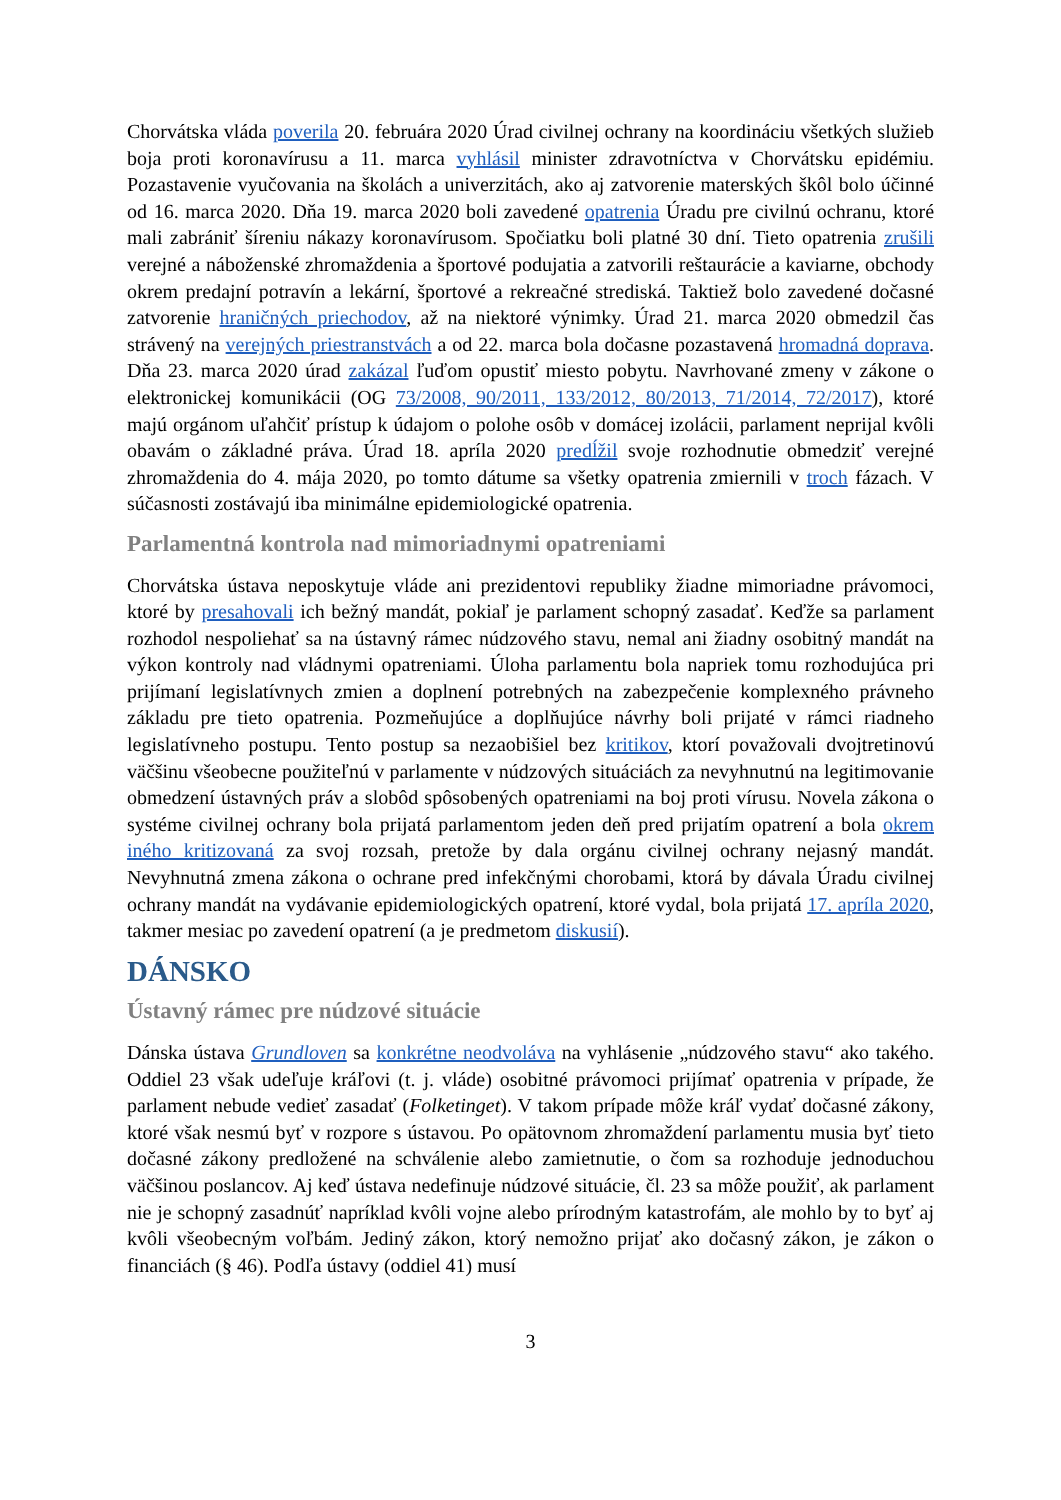Chorvátska vláda poverila 20. februára 2020 Úrad civilnej ochrany na koordináciu všetkých služieb boja proti koronavírusu a 11. marca vyhlásil minister zdravotníctva v Chorvátsku epidémiu. Pozastavenie vyučovania na školách a univerzitách, ako aj zatvorenie materských škôl bolo účinné od 16. marca 2020. Dňa 19. marca 2020 boli zavedené opatrenia Úradu pre civilnú ochranu, ktoré mali zabrániť šíreniu nákazy koronavírusom. Spočiatku boli platné 30 dní. Tieto opatrenia zrušili verejné a náboženské zhromaždenia a športové podujatia a zatvorili reštaurácie a kaviarne, obchody okrem predajní potravín a lekární, športové a rekreačné strediská. Taktiež bolo zavedené dočasné zatvorenie hraničných priechodov, až na niektoré výnimky. Úrad 21. marca 2020 obmedzil čas strávený na verejných priestranstvách a od 22. marca bola dočasne pozastavená hromadná doprava. Dňa 23. marca 2020 úrad zakázal ľuďom opustiť miesto pobytu. Navrhované zmeny v zákone o elektronickej komunikácii (OG 73/2008, 90/2011, 133/2012, 80/2013, 71/2014, 72/2017), ktoré majú orgánom uľahčiť prístup k údajom o polohe osôb v domácej izolácii, parlament neprijal kvôli obavám o základné práva. Úrad 18. apríla 2020 predĺžil svoje rozhodnutie obmedziť verejné zhromaždenia do 4. mája 2020, po tomto dátume sa všetky opatrenia zmiernili v troch fázach. V súčasnosti zostávajú iba minimálne epidemiologické opatrenia.
Parlamentná kontrola nad mimoriadnymi opatreniami
Chorvátska ústava neposkytuje vláde ani prezidentovi republiky žiadne mimoriadne právomoci, ktoré by presahovali ich bežný mandát, pokiaľ je parlament schopný zasadať. Keďže sa parlament rozhodol nespoliehať sa na ústavný rámec núdzového stavu, nemal ani žiadny osobitný mandát na výkon kontroly nad vládnymi opatreniami. Úloha parlamentu bola napriek tomu rozhodujúca pri prijímaní legislatívnych zmien a doplnení potrebných na zabezpečenie komplexného právneho základu pre tieto opatrenia. Pozmeňujúce a doplňujúce návrhy boli prijaté v rámci riadneho legislatívneho postupu. Tento postup sa nezaobišiel bez kritikov, ktorí považovali dvojtretinovú väčšinu všeobecne použiteľnú v parlamente v núdzových situáciách za nevyhnutnú na legitimovanie obmedzení ústavných práv a slobôd spôsobených opatreniami na boj proti vírusu. Novela zákona o systéme civilnej ochrany bola prijatá parlamentom jeden deň pred prijatím opatrení a bola okrem iného kritizovaná za svoj rozsah, pretože by dala orgánu civilnej ochrany nejasný mandát. Nevyhnutná zmena zákona o ochrane pred infekčnými chorobami, ktorá by dávala Úradu civilnej ochrany mandát na vydávanie epidemiologických opatrení, ktoré vydal, bola prijatá 17. apríla 2020, takmer mesiac po zavedení opatrení (a je predmetom diskusií).
DÁNSKO
Ústavný rámec pre núdzové situácie
Dánska ústava Grundloven sa konkrétne neodvoláva na vyhlásenie „núdzového stavu“ ako takého. Oddiel 23 však udeľuje kráľovi (t. j. vláde) osobitné právomoci prijímať opatrenia v prípade, že parlament nebude vedieť zasadať (Folketinget). V takom prípade môže kráľ vydať dočasné zákony, ktoré však nesmú byť v rozpore s ústavou. Po opätovnom zhromaždení parlamentu musia byť tieto dočasné zákony predložené na schválenie alebo zamietnutie, o čom sa rozhoduje jednoduchou väčšinou poslancov. Aj keď ústava nedefinuje núdzové situácie, čl. 23 sa môže použiť, ak parlament nie je schopný zasadnúť napríklad kvôli vojne alebo prírodným katastrofám, ale mohlo by to byť aj kvôli všeobecným voľbám. Jediný zákon, ktorý nemožno prijať ako dočasný zákon, je zákon o financiách (§ 46). Podľa ústavy (oddiel 41) musí
3